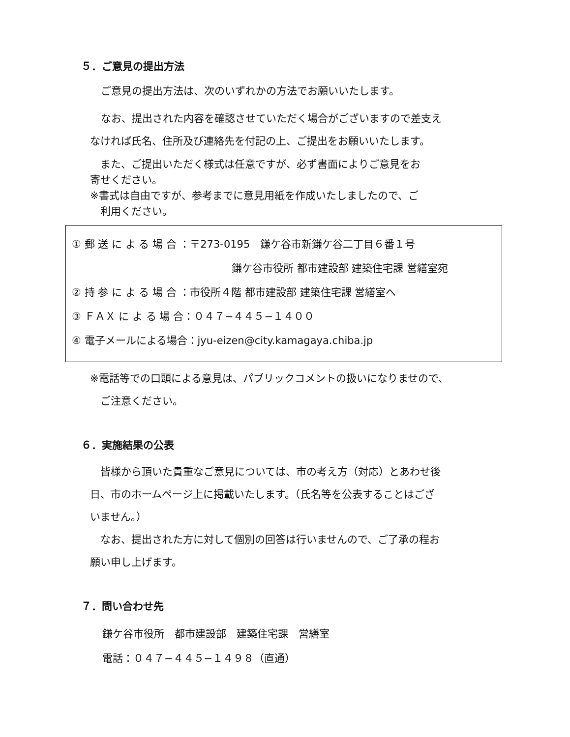５．ご意見の提出方法
ご意見の提出方法は、次のいずれかの方法でお願いいたします。
なお、提出された内容を確認させていただく場合がございますので差支え
なければ氏名、住所及び連絡先を付記の上、ご提出をお願いいたします。
　また、ご提出いただく様式は任意ですが、必ず書面によりご意見をお
寄せください。
※書式は自由ですが、参考までに意見用紙を作成いたしましたので、ご
　利用ください。
① 郵 送 に よ る 場 合 ：〒273-0195　鎌ケ谷市新鎌ケ谷二丁目６番１号
鎌ケ谷市役所 都市建設部 建築住宅課 営繕室宛
② 持 参 に よ る 場 合 ：市役所４階 都市建設部 建築住宅課 営繕室へ
③ ＦＡＸ に よ る 場 合：０４７−４４５−１４００
④ 電子メールによる場合：jyu-eizen@city.kamagaya.chiba.jp
※電話等での口頭による意見は、パブリックコメントの扱いになりませので、
　ご注意ください。
６．実施結果の公表
　皆様から頂いた貴重なご意見については、市の考え方（対応）とあわせ後
日、市のホームページ上に掲載いたします。（氏名等を公表することはござ
いません。）
　なお、提出された方に対して個別の回答は行いませんので、ご了承の程お
願い申し上げます。
７．問い合わせ先
鎌ケ谷市役所　都市建設部　建築住宅課　営繕室
電話：０４７−４４５−１４９８（直通）